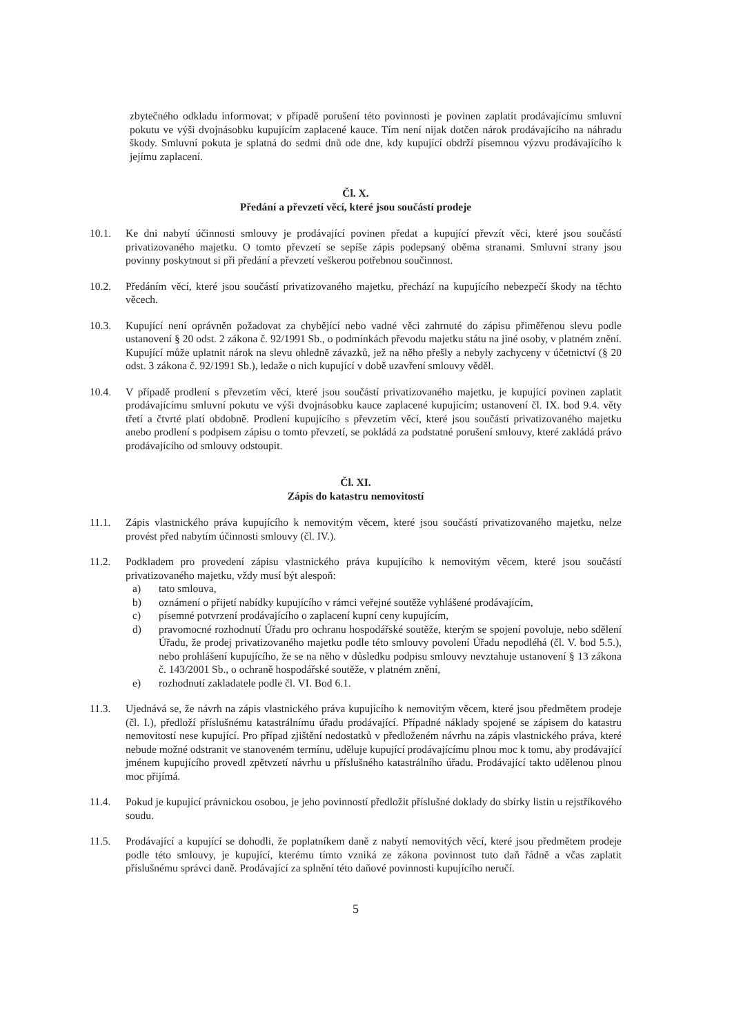zbytečného odkladu informovat; v případě porušení této povinnosti je povinen zaplatit prodávajícímu smluvní pokutu ve výši dvojnásobku kupujícím zaplacené kauce. Tím není nijak dotčen nárok prodávajícího na náhradu škody. Smluvní pokuta je splatná do sedmi dnů ode dne, kdy kupující obdrží písemnou výzvu prodávajícího k jejímu zaplacení.
Čl. X.
Předání a převzetí věcí, které jsou součástí prodeje
10.1. Ke dni nabytí účinnosti smlouvy je prodávající povinen předat a kupující převzít věci, které jsou součástí privatizovaného majetku. O tomto převzetí se sepíše zápis podepsaný oběma stranami. Smluvní strany jsou povinny poskytnout si při předání a převzetí veškerou potřebnou součinnost.
10.2. Předáním věcí, které jsou součástí privatizovaného majetku, přechází na kupujícího nebezpečí škody na těchto věcech.
10.3. Kupující není oprávněn požadovat za chybějící nebo vadné věci zahrnuté do zápisu přiměřenou slevu podle ustanovení § 20 odst. 2 zákona č. 92/1991 Sb., o podmínkách převodu majetku státu na jiné osoby, v platném znění. Kupující může uplatnit nárok na slevu ohledně závazků, jež na něho přešly a nebyly zachyceny v účetnictví (§ 20 odst. 3 zákona č. 92/1991 Sb.), ledaže o nich kupující v době uzavření smlouvy věděl.
10.4. V případě prodlení s převzetím věcí, které jsou součástí privatizovaného majetku, je kupující povinen zaplatit prodávajícímu smluvní pokutu ve výši dvojnásobku kauce zaplacené kupujícím; ustanovení čl. IX. bod 9.4. věty třetí a čtvrté platí obdobně. Prodlení kupujícího s převzetím věcí, které jsou součástí privatizovaného majetku anebo prodlení s podpisem zápisu o tomto převzetí, se pokládá za podstatné porušení smlouvy, které zakládá právo prodávajícího od smlouvy odstoupit.
Čl. XI.
Zápis do katastru nemovitostí
11.1. Zápis vlastnického práva kupujícího k nemovitým věcem, které jsou součástí privatizovaného majetku, nelze provést před nabytím účinnosti smlouvy (čl. IV.).
11.2. Podkladem pro provedení zápisu vlastnického práva kupujícího k nemovitým věcem, které jsou součástí privatizovaného majetku, vždy musí být alespoň:
a) tato smlouva,
b) oznámení o přijetí nabídky kupujícího v rámci veřejné soutěže vyhlášené prodávajícím,
c) písemné potvrzení prodávajícího o zaplacení kupní ceny kupujícím,
d) pravomocné rozhodnutí Úřadu pro ochranu hospodářské soutěže, kterým se spojení povoluje, nebo sdělení Úřadu, že prodej privatizovaného majetku podle této smlouvy povolení Úřadu nepodléhá (čl. V. bod 5.5.), nebo prohlášení kupujícího, že se na něho v důsledku podpisu smlouvy nevztahuje ustanovení § 13 zákona č. 143/2001 Sb., o ochraně hospodářské soutěže, v platném znění,
e) rozhodnutí zakladatele podle čl. VI. Bod 6.1.
11.3. Ujednává se, že návrh na zápis vlastnického práva kupujícího k nemovitým věcem, které jsou předmětem prodeje (čl. I.), předloží příslušnému katastrálnímu úřadu prodávající. Případné náklady spojené se zápisem do katastru nemovitostí nese kupující. Pro případ zjištění nedostatků v předloženém návrhu na zápis vlastnického práva, které nebude možné odstranit ve stanoveném termínu, uděluje kupující prodávajícímu plnou moc k tomu, aby prodávající jménem kupujícího provedl zpětvzetí návrhu u příslušného katastrálního úřadu. Prodávající takto udělenou plnou moc přijímá.
11.4. Pokud je kupující právnickou osobou, je jeho povinností předložit příslušné doklady do sbírky listin u rejstříkového soudu.
11.5. Prodávající a kupující se dohodli, že poplatníkem daně z nabytí nemovitých věcí, které jsou předmětem prodeje podle této smlouvy, je kupující, kterému tímto vzniká ze zákona povinnost tuto daň řádně a včas zaplatit příslušnému správci daně. Prodávající za splnění této daňové povinnosti kupujícího neručí.
5